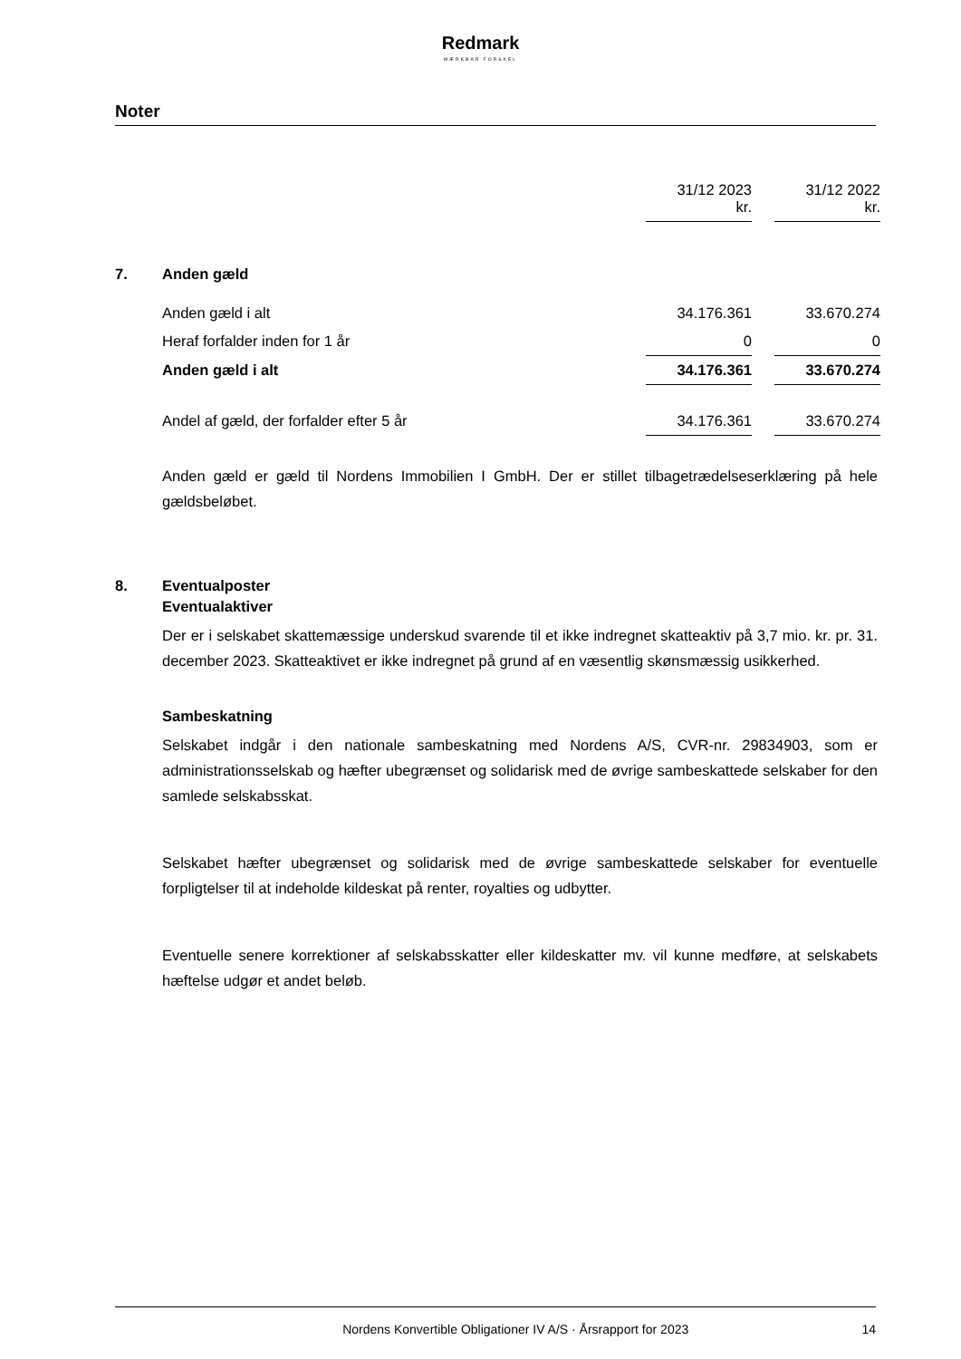Redmark
MÆRKBAR FORSKEL
Noter
| | | 31/12 2023 kr. | | 31/12 2022 kr. |
| 7. | Anden gæld | | | |
| | Anden gæld i alt | 34.176.361 | | 33.670.274 |
| | Heraf forfalder inden for 1 år | 0 | | 0 |
| | Anden gæld i alt | 34.176.361 | | 33.670.274 |
| | Andel af gæld, der forfalder efter 5 år | 34.176.361 | | 33.670.274 |
Anden gæld er gæld til Nordens Immobilien I GmbH. Der er stillet tilbagetrædelseserklæring på hele gældsbeløbet.
8. Eventualposter
Eventualaktiver
Der er i selskabet skattemæssige underskud svarende til et ikke indregnet skatteaktiv på 3,7 mio. kr. pr. 31. december 2023. Skatteaktivet er ikke indregnet på grund af en væsentlig skønsmæssig usikkerhed.
Sambeskatning
Selskabet indgår i den nationale sambeskatning med Nordens A/S, CVR-nr. 29834903, som er administrationsselskab og hæfter ubegrænset og solidarisk med de øvrige sambeskattede selskaber for den samlede selskabsskat.
Selskabet hæfter ubegrænset og solidarisk med de øvrige sambeskattede selskaber for eventuelle forpligtelser til at indeholde kildeskat på renter, royalties og udbytter.
Eventuelle senere korrektioner af selskabsskatter eller kildeskatter mv. vil kunne medføre, at selskabets hæftelse udgør et andet beløb.
Nordens Konvertible Obligationer IV A/S · Årsrapport for 2023 14